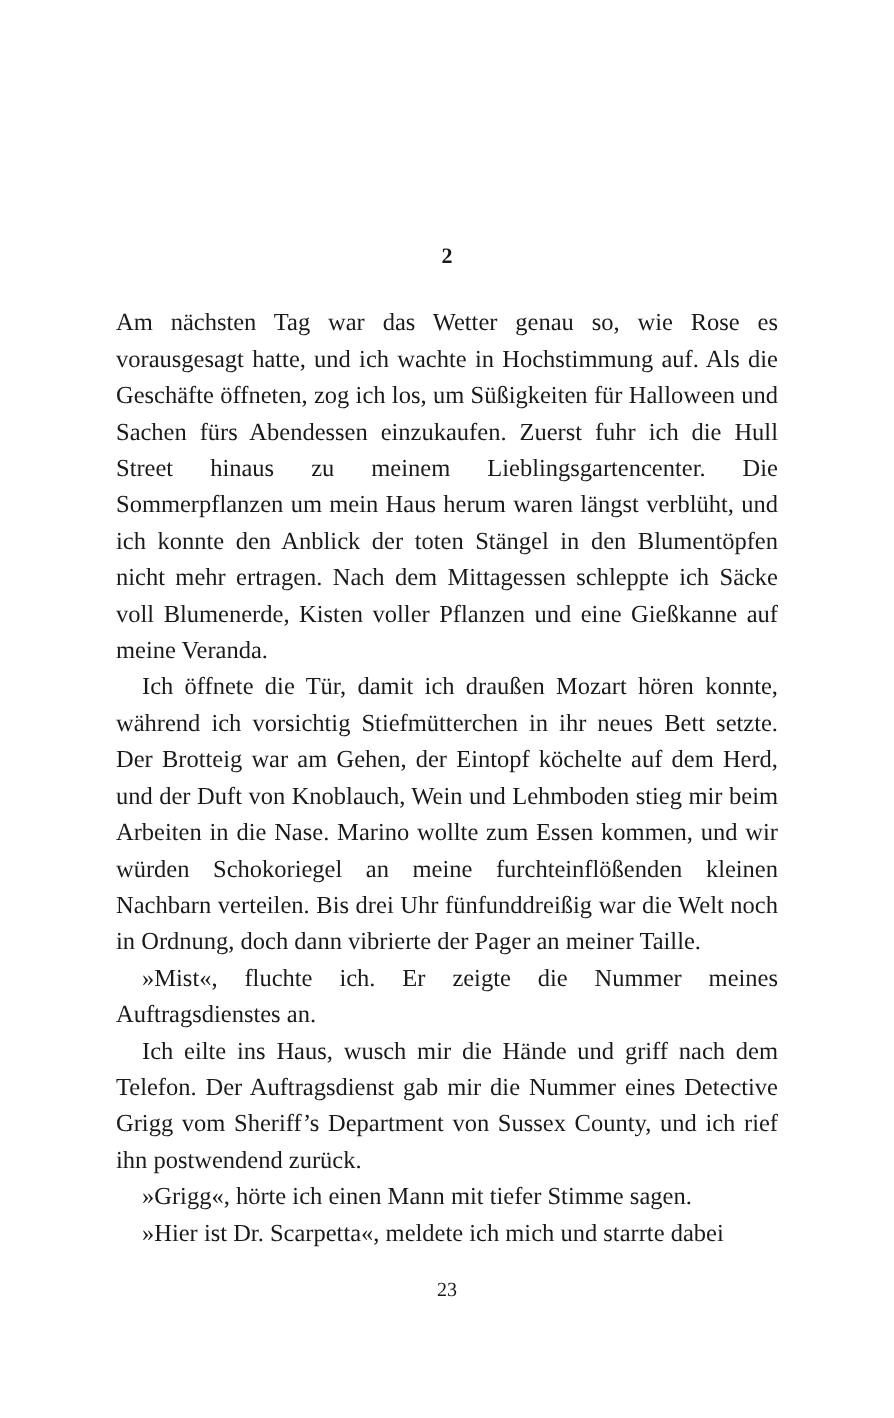2
Am nächsten Tag war das Wetter genau so, wie Rose es vorausgesagt hatte, und ich wachte in Hochstimmung auf. Als die Geschäfte öffneten, zog ich los, um Süßigkeiten für Halloween und Sachen fürs Abendessen einzukaufen. Zuerst fuhr ich die Hull Street hinaus zu meinem Lieblingsgartencenter. Die Sommerpflanzen um mein Haus herum waren längst verblüht, und ich konnte den Anblick der toten Stängel in den Blumentöpfen nicht mehr ertragen. Nach dem Mittagessen schleppte ich Säcke voll Blumenerde, Kisten voller Pflanzen und eine Gießkanne auf meine Veranda.
Ich öffnete die Tür, damit ich draußen Mozart hören konnte, während ich vorsichtig Stiefmütterchen in ihr neues Bett setzte. Der Brotteig war am Gehen, der Eintopf köchelte auf dem Herd, und der Duft von Knoblauch, Wein und Lehmboden stieg mir beim Arbeiten in die Nase. Marino wollte zum Essen kommen, und wir würden Schokoriegel an meine furchteinflößenden kleinen Nachbarn verteilen. Bis drei Uhr fünfunddreißig war die Welt noch in Ordnung, doch dann vibrierte der Pager an meiner Taille.
»Mist«, fluchte ich. Er zeigte die Nummer meines Auftragsdienstes an.
Ich eilte ins Haus, wusch mir die Hände und griff nach dem Telefon. Der Auftragsdienst gab mir die Nummer eines Detective Grigg vom Sheriff’s Department von Sussex County, und ich rief ihn postwendend zurück.
»Grigg«, hörte ich einen Mann mit tiefer Stimme sagen.
»Hier ist Dr. Scarpetta«, meldete ich mich und starrte dabei
23